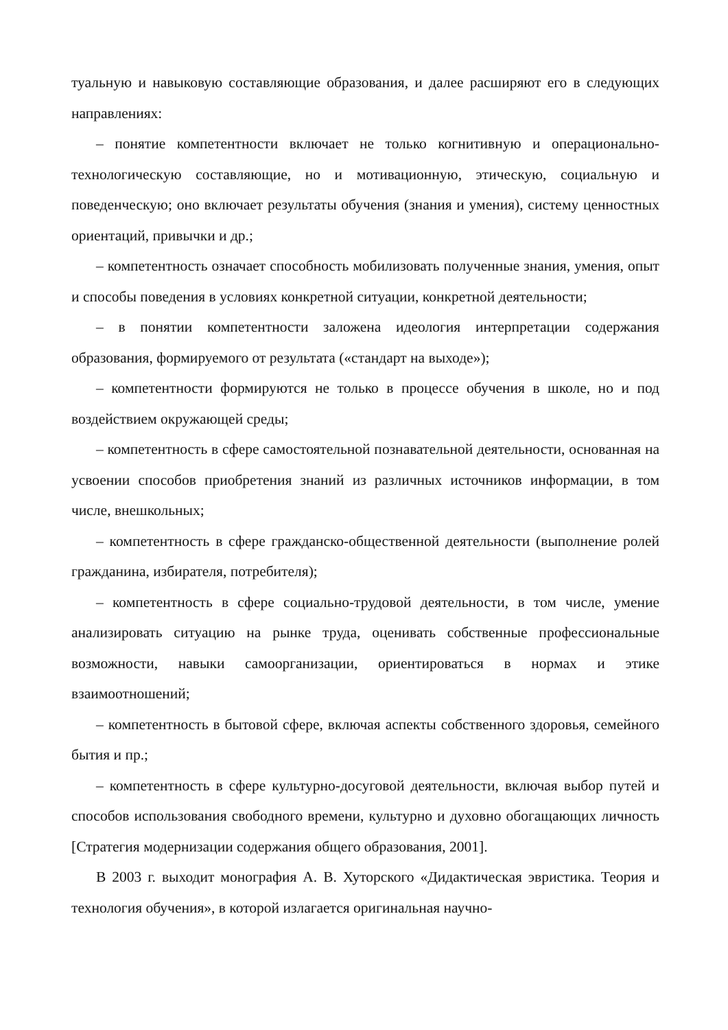туальную и навыковую составляющие образования, и далее расширяют его в следующих направлениях:
– понятие компетентности включает не только когнитивную и операционально-технологическую составляющие, но и мотивационную, этическую, социальную и поведенческую; оно включает результаты обучения (знания и умения), систему ценностных ориентаций, привычки и др.;
– компетентность означает способность мобилизовать полученные знания, умения, опыт и способы поведения в условиях конкретной ситуации, конкретной деятельности;
– в понятии компетентности заложена идеология интерпретации содержания образования, формируемого от результата («стандарт на выходе»);
– компетентности формируются не только в процессе обучения в школе, но и под воздействием окружающей среды;
– компетентность в сфере самостоятельной познавательной деятельности, основанная на усвоении способов приобретения знаний из различных источников информации, в том числе, внешкольных;
– компетентность в сфере гражданско-общественной деятельности (выполнение ролей гражданина, избирателя, потребителя);
– компетентность в сфере социально-трудовой деятельности, в том числе, умение анализировать ситуацию на рынке труда, оценивать собственные профессиональные возможности, навыки самоорганизации, ориентироваться в нормах и этике взаимоотношений;
– компетентность в бытовой сфере, включая аспекты собственного здоровья, семейного бытия и пр.;
– компетентность в сфере культурно-досуговой деятельности, включая выбор путей и способов использования свободного времени, культурно и духовно обогащающих личность [Стратегия модернизации содержания общего образования, 2001].
В 2003 г. выходит монография А. В. Хуторского «Дидактическая эвристика. Теория и технология обучения», в которой излагается оригинальная научно-